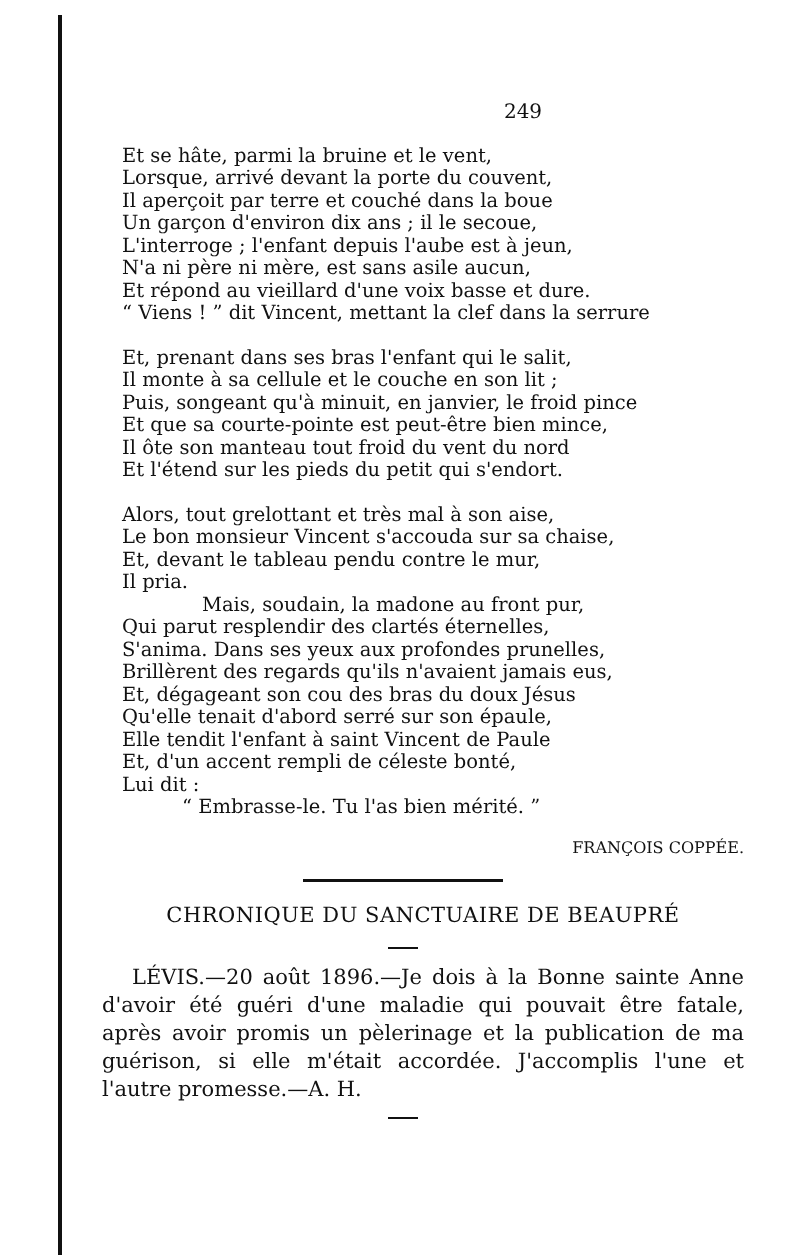249
Et se hâte, parmi la bruine et le vent,
Lorsque, arrivé devant la porte du couvent,
Il aperçoit par terre et couché dans la boue
Un garçon d'environ dix ans ; il le secoue,
L'interroge ; l'enfant depuis l'aube est à jeun,
N'a ni père ni mère, est sans asile aucun,
Et répond au vieillard d'une voix basse et dure.
“ Viens ! ” dit Vincent, mettant la clef dans la serrure
Et, prenant dans ses bras l'enfant qui le salit,
Il monte à sa cellule et le couche en son lit ;
Puis, songeant qu'à minuit, en janvier, le froid pince
Et que sa courte-pointe est peut-être bien mince,
Il ôte son manteau tout froid du vent du nord
Et l'étend sur les pieds du petit qui s'endort.
Alors, tout grelottant et très mal à son aise,
Le bon monsieur Vincent s'accouda sur sa chaise,
Et, devant le tableau pendu contre le mur,
Il pria.
Mais, soudain, la madone au front pur,
Qui parut resplendir des clartés éternelles,
S'anima. Dans ses yeux aux profondes prunelles,
Brillèrent des regards qu'ils n'avaient jamais eus,
Et, dégageant son cou des bras du doux Jésus
Qu'elle tenait d'abord serré sur son épaule,
Elle tendit l'enfant à saint Vincent de Paule
Et, d'un accent rempli de céleste bonté,
Lui dit :
“ Embrasse-le. Tu l'as bien mérité. ”
FRANÇOIS COPPÉE.
CHRONIQUE DU SANCTUAIRE DE BEAUPRÉ
LÉVIS.—20 août 1896.—Je dois à la Bonne sainte Anne d'avoir été guéri d'une maladie qui pouvait être fatale, après avoir promis un pèlerinage et la publication de ma guérison, si elle m'était accordée. J'accomplis l'une et l'autre promesse.—A. H.